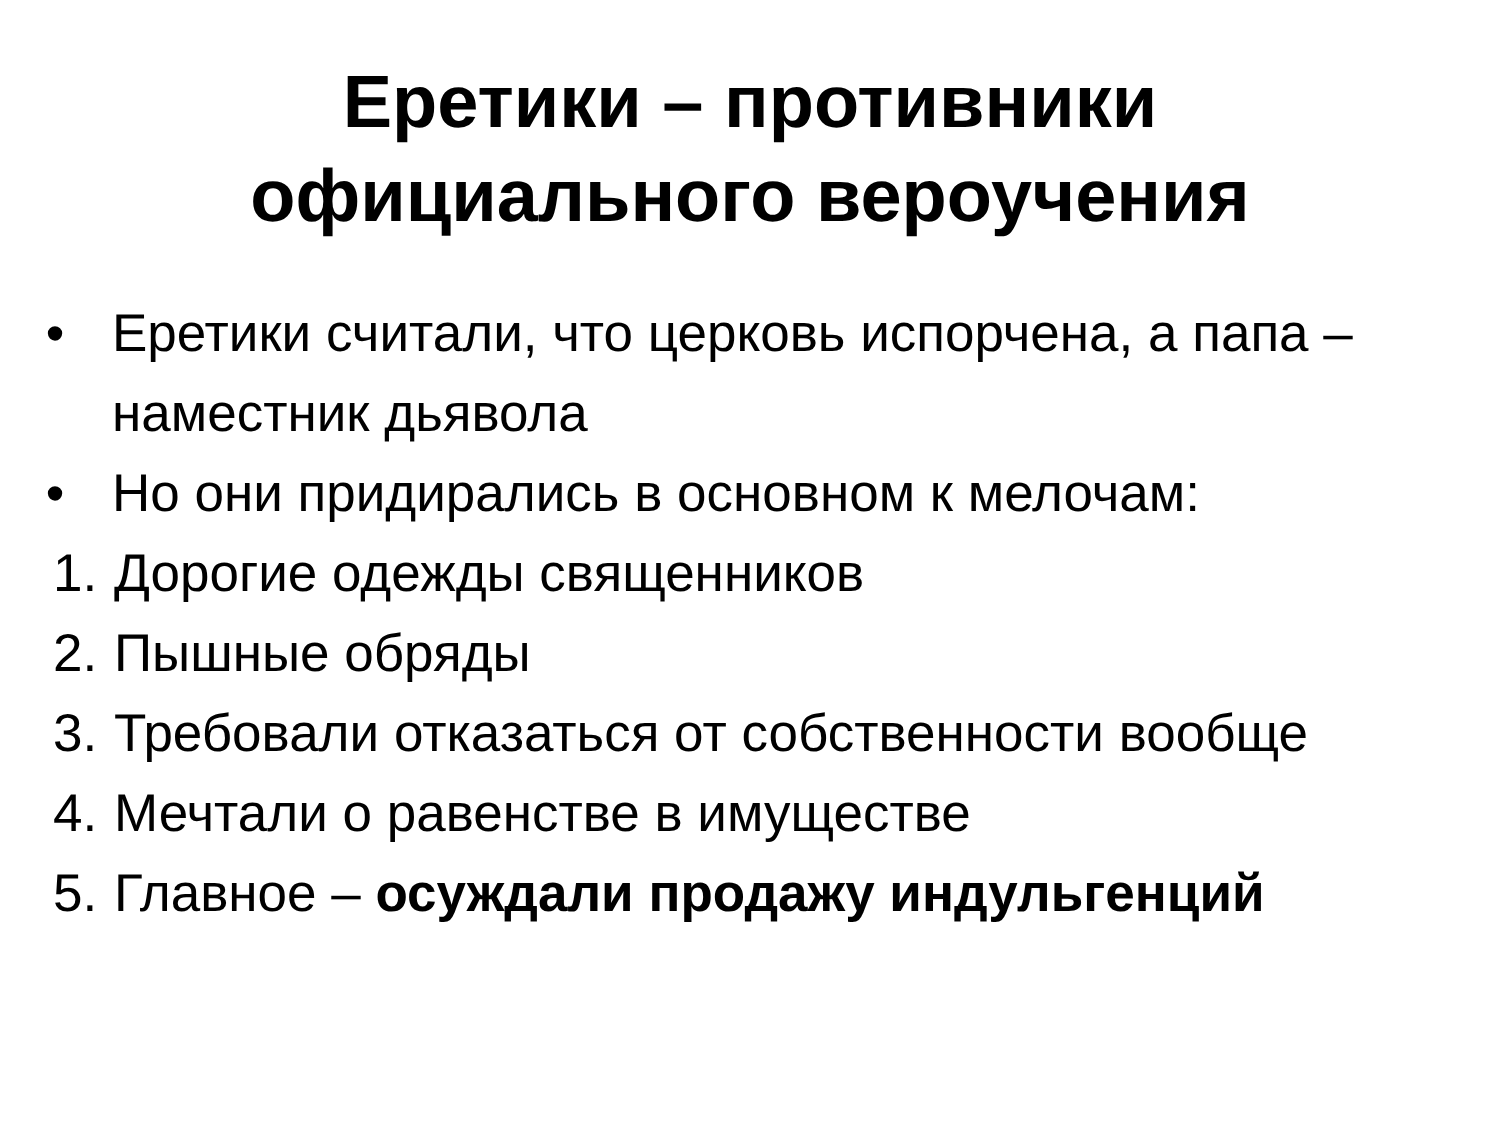Еретики – противники
официального вероучения
• Еретики считали, что церковь испорчена, а папа – наместник дьявола
• Но они придирались в основном к мелочам:
1. Дорогие одежды священников
2. Пышные обряды
3. Требовали отказаться от собственности вообще
4. Мечтали о равенстве в имуществе
5. Главное – осуждали продажу индульгенций